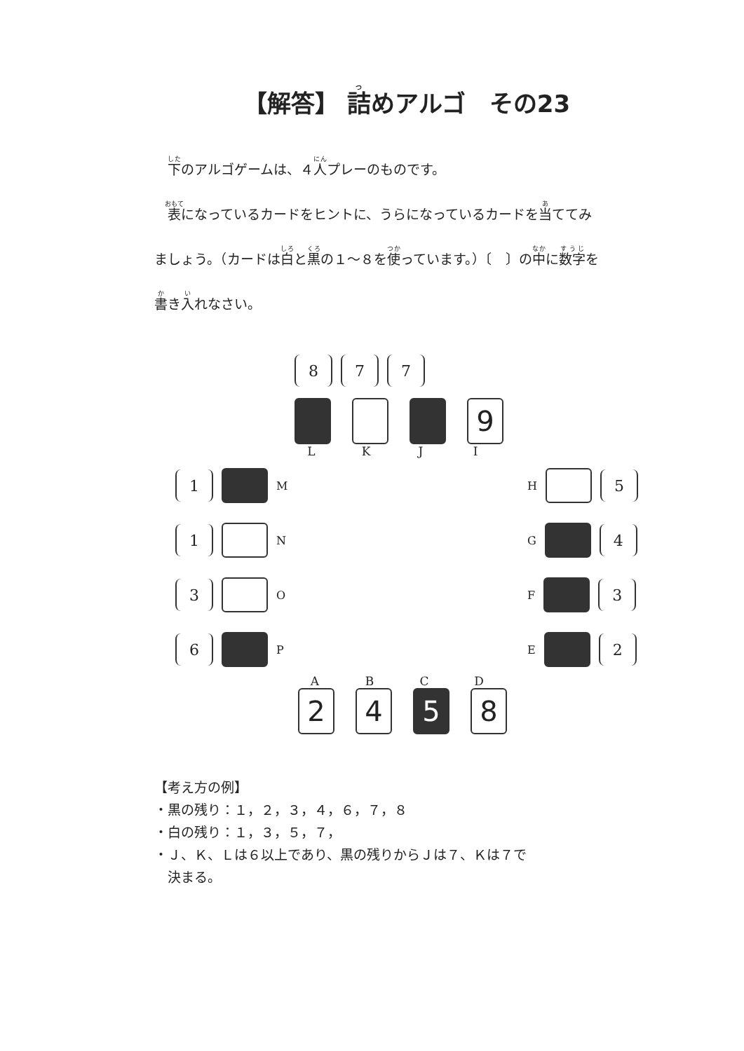【解答】 詰めアルゴ　その23
　下のアルゴゲームは、４人プレーのものです。
　表になっているカードをヒントに、うらになっているカードを当ててみましょう。（カードは白と黒の１～８を使っています。）〔　〕の中に数字を書き入れなさい。
8 7 7
9
L K J I
1
M
1
N
3
O
6
P
H
5
G
4
F
3
E
2
A B C D
2 4 5 8
【考え方の例】
・黒の残り：１，２，３，４，６，７，８
・白の残り：１，３，５，７，
・Ｊ、Ｋ、Ｌは６以上であり、黒の残りからＪは７、Ｋは７で
　決まる。